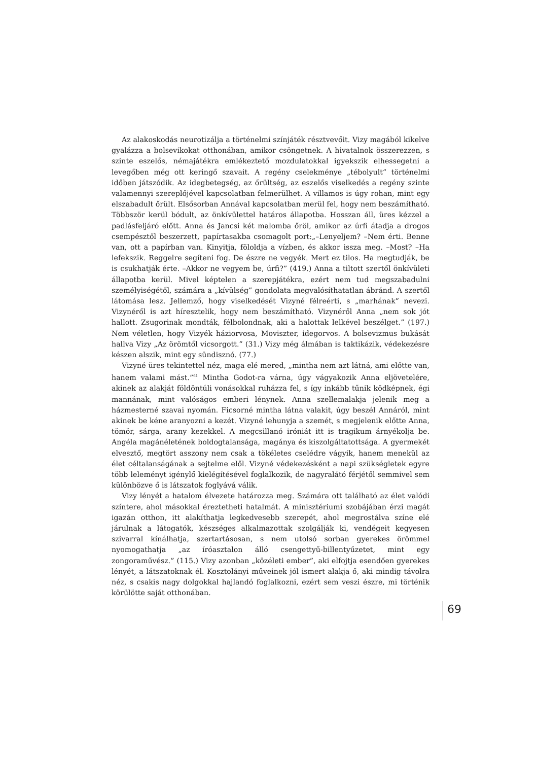Az alakoskodás neurotizálja a történelmi színjáték résztvevőit. Vizy magából kikelve gyalázza a bolsevikokat otthonában, amikor csöngetnek. A hivatalnok összerezzen, s szinte eszelős, némajátékra emlékeztető mozdulatokkal igyekszik elhessegetni a levegőben még ott keringő szavait. A regény cselekménye „tébolyult” történelmi időben játszódik. Az idegbetegség, az őrültség, az eszelős viselkedés a regény szinte valamennyi szereplőjével kapcsolatban felmerülhet. A villamos is úgy rohan, mint egy elszabadult őrült. Elsősorban Annával kapcsolatban merül fel, hogy nem beszámítható. Többször kerül bódult, az önkívülettel határos állapotba. Hosszan áll, üres kézzel a padlásfeljáró előtt. Anna és Jancsi két malomba őröl, amikor az úrfi átadja a drogos csempésztől beszerzett, papírtasakba csomagolt port:„–Lenyeljem? –Nem érti. Benne van, ott a papírban van. Kinyitja, föloldja a vízben, és akkor issza meg. –Most? –Ha lefekszik. Reggelre segíteni fog. De észre ne vegyék. Mert ez tilos. Ha megtudják, be is csukhatják érte. –Akkor ne vegyem be, úrfi?” (419.) Anna a tiltott szertől önkívületi állapotba kerül. Mivel képtelen a szerepjátékra, ezért nem tud megszabadulni személyiségétől, számára a „kívülség” gondolata megvalósíthatatlan ábránd. A szertől látomása lesz. Jellemző, hogy viselkedését Vizyné félreérti, s „marhának” nevezi. Vizynéről is azt híresztelik, hogy nem beszámítható. Vizynéről Anna „nem sok jót hallott. Zsugorinak mondták, félbolondnak, aki a halottak lelkével beszélget.” (197.) Nem véletlen, hogy Vizyék háziorvosa, Moviszter, idegorvos. A bolsevizmus bukását hallva Vizy „Az örömtől vicsorgott.” (31.) Vizy még álmában is taktikázik, védekezésre készen alszik, mint egy sündisznó. (77.)
Vizyné üres tekintettel néz, maga elé mered, „mintha nem azt látná, ami előtte van, hanem valami mást.”<sup>61</sup> Mintha Godot-ra várna, úgy vágyakozik Anna eljövetelére, akinek az alakját földöntúli vonásokkal ruházza fel, s így inkább tűnik ködképnek, égi mannának, mint valóságos emberi lénynek. Anna szellemalakja jelenik meg a házmesterné szavai nyomán. Ficsorné mintha látna valakit, úgy beszél Annáról, mint akinek be kéne aranyozni a kezét. Vizyné lehunyja a szemét, s megjelenik előtte Anna, tömör, sárga, arany kezekkel. A megcsillanó iróniát itt is tragikum árnyékolja be. Angéla magánéletének boldogtalansága, magánya és kiszolgáltatottsága. A gyermekét elvesztő, megtört asszony nem csak a tökéletes cselédre vágyik, hanem menekül az élet céltalanságának a sejtelme elől. Vizyné védekezésként a napi szükségletek egyre több leleményt igénylő kielégítésével foglalkozik, de nagyralátó férjétől semmivel sem különbözve ő is látszatok foglyává válik.
Vizy lényét a hatalom élvezete határozza meg. Számára ott található az élet valódi színtere, ahol másokkal éreztetheti hatalmát. A minisztériumi szobájában érzi magát igazán otthon, itt alakíthatja legkedvesebb szerepét, ahol megrostálva színe elé járulnak a látogatók, készséges alkalmazottak szolgálják ki, vendégeit kegyesen szivarral kínálhatja, szertartásosan, s nem utolsó sorban gyerekes örömmel nyomogathatja „az íróasztalon álló csengettyű-billentyűzetet, mint egy zongoraművész.” (115.) Vizy azonban „közéleti ember”, aki elfojtja esendően gyerekes lényét, a látszatoknak él. Kosztolányi műveinek jól ismert alakja ő, aki mindig távolra néz, s csakis nagy dolgokkal hajlandó foglalkozni, ezért sem veszi észre, mi történik körülötte saját otthonában.
69